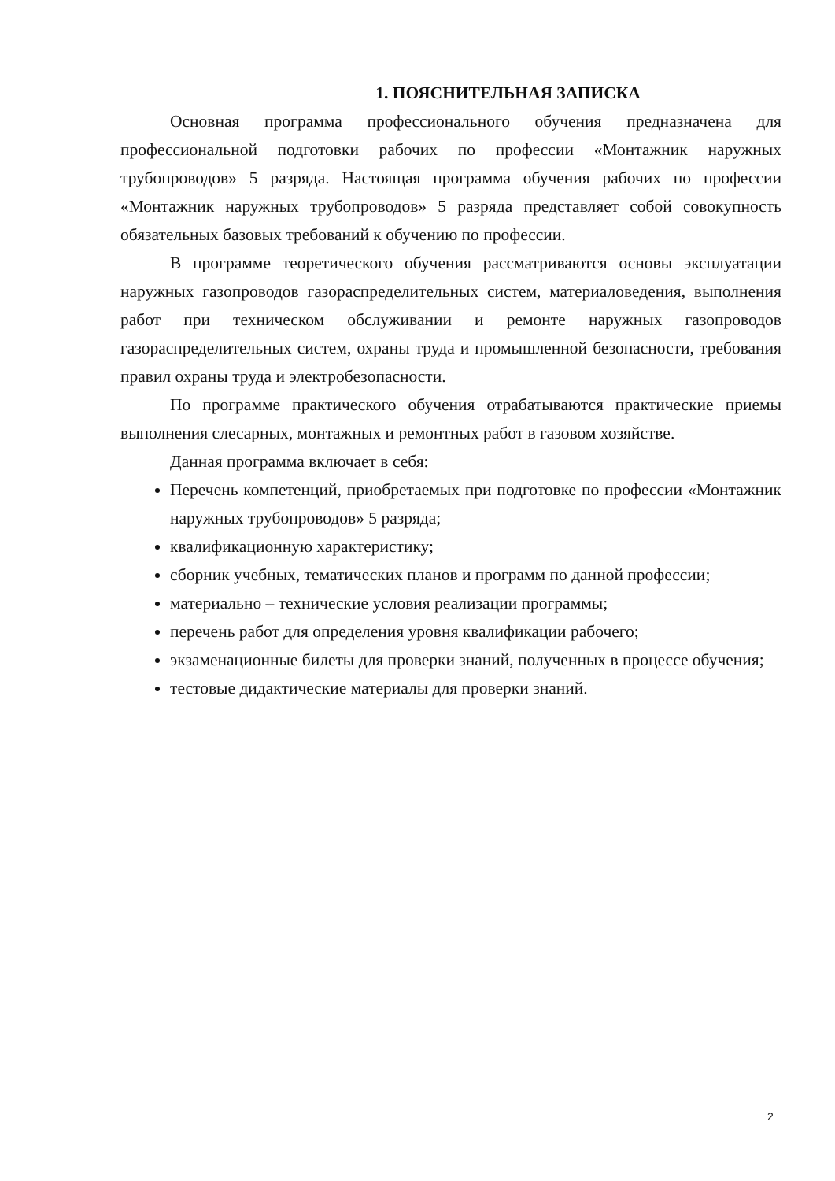1. ПОЯСНИТЕЛЬНАЯ ЗАПИСКА
Основная программа профессионального обучения предназначена для профессиональной подготовки рабочих по профессии «Монтажник наружных трубопроводов» 5 разряда. Настоящая программа обучения рабочих по профессии «Монтажник наружных трубопроводов» 5 разряда представляет собой совокупность обязательных базовых требований к обучению по профессии.
В программе теоретического обучения рассматриваются основы эксплуатации наружных газопроводов газораспределительных систем, материаловедения, выполнения работ при техническом обслуживании и ремонте наружных газопроводов газораспределительных систем, охраны труда и промышленной безопасности, требования правил охраны труда и электробезопасности.
По программе практического обучения отрабатываются практические приемы выполнения слесарных, монтажных и ремонтных работ в газовом хозяйстве.
Данная программа включает в себя:
Перечень компетенций, приобретаемых при подготовке по профессии «Монтажник наружных трубопроводов» 5 разряда;
квалификационную характеристику;
сборник учебных, тематических планов и программ по данной профессии;
материально – технические условия реализации программы;
перечень работ для определения уровня квалификации рабочего;
экзаменационные билеты для проверки знаний, полученных в процессе обучения;
тестовые дидактические материалы для проверки знаний.
2